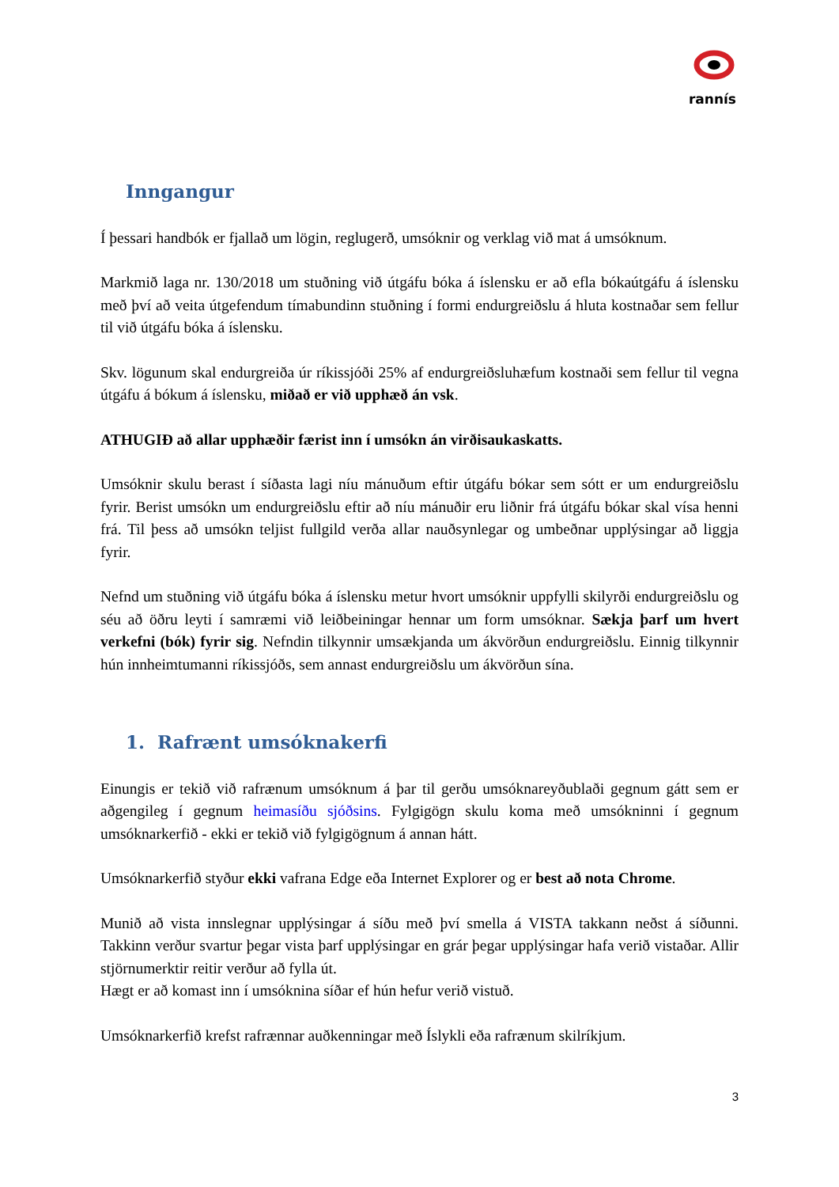rannís
Inngangur
Í þessari handbók er fjallað um lögin, reglugerð, umsóknir og verklag við mat á umsóknum.
Markmið laga nr. 130/2018 um stuðning við útgáfu bóka á íslensku er að efla bókaútgáfu á íslensku með því að veita útgefendum tímabundinn stuðning í formi endurgreiðslu á hluta kostnaðar sem fellur til við útgáfu bóka á íslensku.
Skv. lögunum skal endurgreiða úr ríkissjóði 25% af endurgreiðsluhæfum kostnaði sem fellur til vegna útgáfu á bókum á íslensku, miðað er við upphæð án vsk.
ATHUGIÐ að allar upphæðir færist inn í umsókn án virðisaukaskatts.
Umsóknir skulu berast í síðasta lagi níu mánuðum eftir útgáfu bókar sem sótt er um endurgreiðslu fyrir. Berist umsókn um endurgreiðslu eftir að níu mánuðir eru liðnir frá útgáfu bókar skal vísa henni frá. Til þess að umsókn teljist fullgild verða allar nauðsynlegar og umbeðnar upplýsingar að liggja fyrir.
Nefnd um stuðning við útgáfu bóka á íslensku metur hvort umsóknir uppfylli skilyrði endurgreiðslu og séu að öðru leyti í samræmi við leiðbeiningar hennar um form umsóknar. Sækja þarf um hvert verkefni (bók) fyrir sig. Nefndin tilkynnir umsækjanda um ákvörðun endurgreiðslu. Einnig tilkynnir hún innheimtumanni ríkissjóðs, sem annast endurgreiðslu um ákvörðun sína.
1. Rafrænt umsóknakerfi
Einungis er tekið við rafrænum umsóknum á þar til gerðu umsóknareyðublaði gegnum gátt sem er aðgengileg í gegnum heimasíðu sjóðsins. Fylgigögn skulu koma með umsókninni í gegnum umsóknarkerfið - ekki er tekið við fylgigögnum á annan hátt.
Umsóknarkerfið styður ekki vafrana Edge eða Internet Explorer og er best að nota Chrome.
Munið að vista innslegnar upplýsingar á síðu með því smella á VISTA takkann neðst á síðunni. Takkinn verður svartur þegar vista þarf upplýsingar en grár þegar upplýsingar hafa verið vistaðar. Allir stjörnumerktir reitir verður að fylla út.
Hægt er að komast inn í umsóknina síðar ef hún hefur verið vistuð.
Umsóknarkerfið krefst rafrænnar auðkenningar með Íslykli eða rafrænum skilríkjum.
3